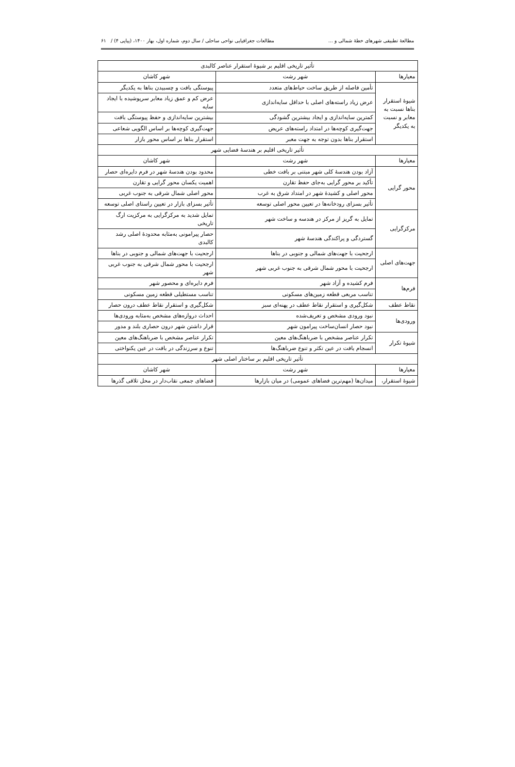مطالعهٔ تطبیقی شهرهای خطهٔ شمالی و ... مطالعات جغرافیایی نواحی ساحلی / سال دوم، شماره اول، بهار ۱۴۰۰، (پیاپی ۴) / ۶۱
| تأثیر تاریخی اقلیم بر شیوهٔ استقرار عناصر کالبدی | | |
| --- | --- | --- |
| معیارها | شهر رشت | شهر کاشان |
| شیوهٔ استقرار بناها نسبت به معابر و نسبت به یکدیگر | تأمین فاصله از طریق ساخت حیاط‌های متعدد | پیوستگی بافت و چسبیدن بناها به یکدیگر |
| | عرض زیاد راسته‌های اصلی با حداقل سایه‌اندازی | عرض کم و عمق زیاد معابر سرپوشیده با ایجاد سایه |
| | کمترین سایه‌اندازی و ایجاد بیشترین گشودگی | بیشترین سایه‌اندازی و حفظ پیوستگی بافت |
| | جهت‌گیری کوچه‌ها در امتداد راسته‌های عریض | جهت‌گیری کوچه‌ها بر اساس الگویی شعاعی |
| | استقرار بناها بدون توجه به جهت معبر | استقرار بناها بر اساس محور بازار |
| تأثیر تاریخی اقلیم بر هندسهٔ فضایی شهر | | |
| معیارها | شهر رشت | شهر کاشان |
| محور گرایی | آزاد بودن هندسهٔ کلی شهر مبتنی بر بافت خطی | محدود بودن هندسهٔ شهر در فرم دایره‌ای حصار |
| | تأکید بر محور گرایی به‌جای حفظ تقارن | اهمیت یکسان محور گرایی و تقارن |
| | محور اصلی و کشیدهٔ شهر در امتداد شرق به غرب | محور اصلی شمال شرقی به جنوب غربی |
| | تأثیر بسزای رودخانه‌ها در تعیین محور اصلی توسعه | تأثیر بسزای بازار در تعیین راستای اصلی توسعه |
| مرکزگرایی | تمایل به گریز از مرکز در هندسه و ساخت شهر | تمایل شدید به مرکزگرایی به مرکزیت ارگ تاریخی |
| | گستردگی و پراکندگی هندسهٔ شهر | حصار پیرامونی به‌مثابه محدودهٔ اصلی رشد کالبدی |
| جهت‌های اصلی | ارجحیت با جهت‌های شمالی و جنوبی در بناها | ارجحیت با جهت‌های شمالی و جنوبی در بناها |
| | ارجحیت با محور شمال شرقی به جنوب غربی شهر | ارجحیت با محور شمال شرقی به جنوب غربی شهر |
| فرم‌ها | فرم کشیده و آزاد شهر | فرم دایره‌ای و محصور شهر |
| | تناسب مربعی قطعه زمین‌های مسکونی | تناسب مستطیلی قطعه زمین مسکونی |
| نقاط عطف | شکل‌گیری و استقرار نقاط عطف در پهنه‌ای سبز | شکل‌گیری و استقرار نقاط عطف درون حصار |
| ورودی‌ها | نبود ورودی مشخص و تعریف‌شده | احداث دروازه‌های مشخص به‌مثابه ورودی‌ها |
| | نبود حصار انسان‌ساخت پیرامون شهر | قرار داشتن شهر درون حصاری بلند و مدور |
| شیوهٔ تکرار | تکرار عناصر مشخص با ضرباهنگ‌های معین | تکرار عناصر مشخص با ضرباهنگ‌های معین |
| | انسجام بافت در عین تکثر و تنوع ضرباهنگ‌ها | تنوع و سرزندگی در بافت در عین یکنواختی |
| تأثیر تاریخی اقلیم بر ساختار اصلی شهر | | |
| معیارها | شهر رشت | شهر کاشان |
| شیوهٔ استقرار، | میدان‌ها (مهم‌ترین فضاهای عمومی) در میان بازارها | فضاهای جمعی نقاب‌دار در محل تلاقی گذرها |